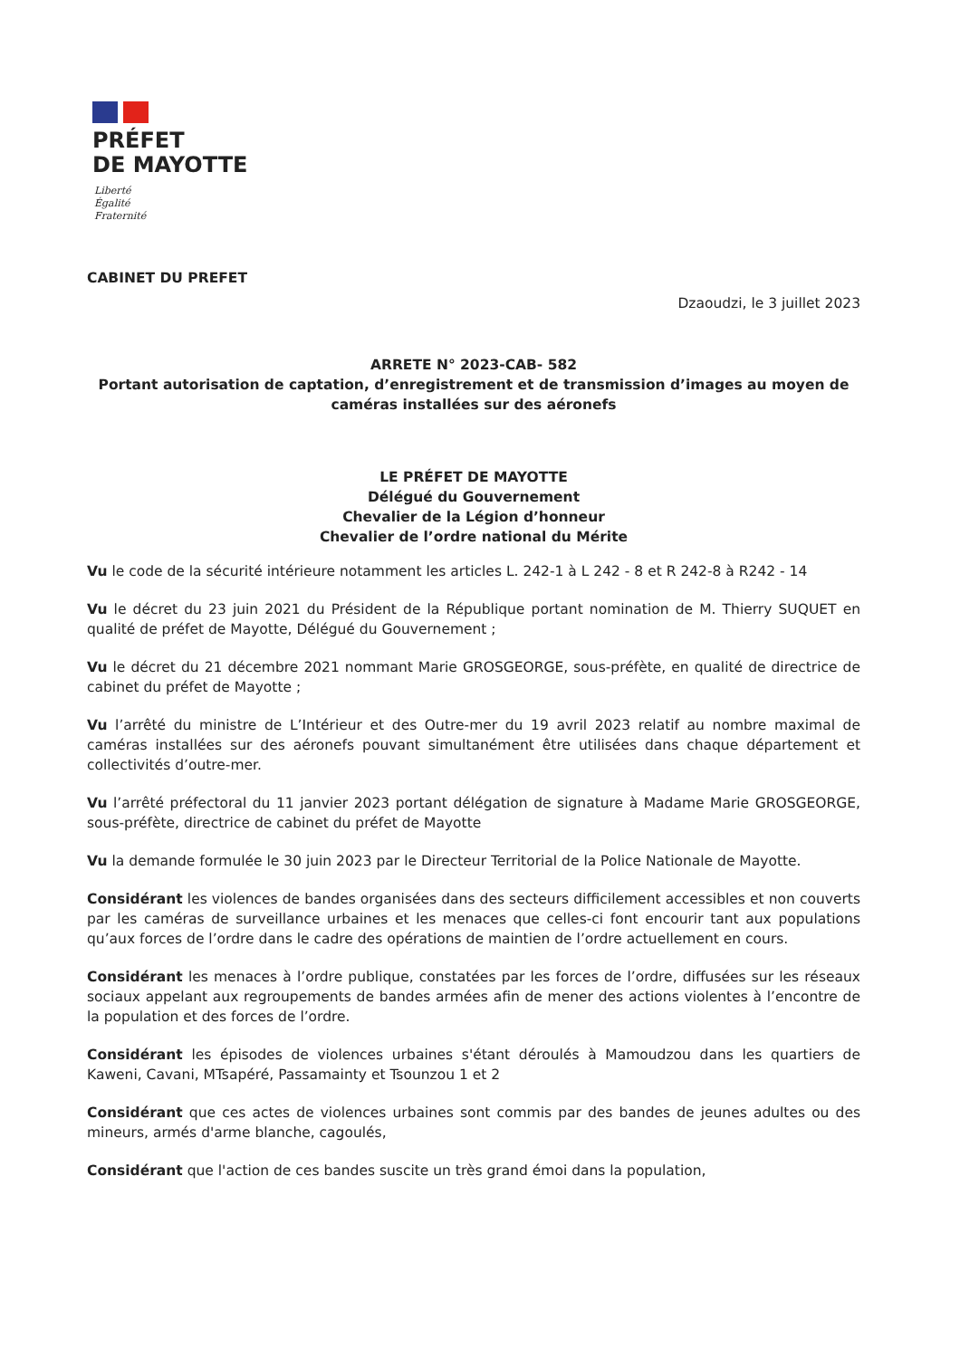PRÉFET
DE MAYOTTE
Liberté
Égalité
Fraternité
CABINET DU PREFET
Dzaoudzi, le 3 juillet 2023
ARRETE N° 2023-CAB- 582
Portant autorisation de captation, d’enregistrement et de transmission d’images au moyen de caméras installées sur des aéronefs
LE PRÉFET DE MAYOTTE
Délégué du Gouvernement
Chevalier de la Légion d’honneur
Chevalier de l’ordre national du Mérite
Vu le code de la sécurité intérieure notamment les articles L. 242-1 à L 242 - 8 et R 242-8 à R242 - 14
Vu le décret du 23 juin 2021 du Président de la République portant nomination de M. Thierry SUQUET en qualité de préfet de Mayotte, Délégué du Gouvernement ;
Vu le décret du 21 décembre 2021 nommant Marie GROSGEORGE, sous-préfète, en qualité de directrice de cabinet du préfet de Mayotte ;
Vu l’arrêté du ministre de L’Intérieur et des Outre-mer du 19 avril 2023 relatif au nombre maximal de caméras installées sur des aéronefs pouvant simultanément être utilisées dans chaque département et collectivités d’outre-mer.
Vu l’arrêté préfectoral du 11 janvier 2023 portant délégation de signature à Madame Marie GROSGEORGE, sous-préfète, directrice de cabinet du préfet de Mayotte
Vu la demande formulée le 30 juin 2023 par le Directeur Territorial de la Police Nationale de Mayotte.
Considérant les violences de bandes organisées dans des secteurs difficilement accessibles et non couverts par les caméras de surveillance urbaines et les menaces que celles-ci font encourir tant aux populations qu’aux forces de l’ordre dans le cadre des opérations de maintien de l’ordre actuellement en cours.
Considérant les menaces à l’ordre publique, constatées par les forces de l’ordre, diffusées sur les réseaux sociaux appelant aux regroupements de bandes armées afin de mener des actions violentes à l’encontre de la population et des forces de l’ordre.
Considérant les épisodes de violences urbaines s'étant déroulés à Mamoudzou dans les quartiers de Kaweni, Cavani, MTsapéré, Passamainty et Tsounzou 1 et 2
Considérant que ces actes de violences urbaines sont commis par des bandes de jeunes adultes ou des mineurs, armés d'arme blanche, cagoulés,
Considérant que l'action de ces bandes suscite un très grand émoi dans la population,